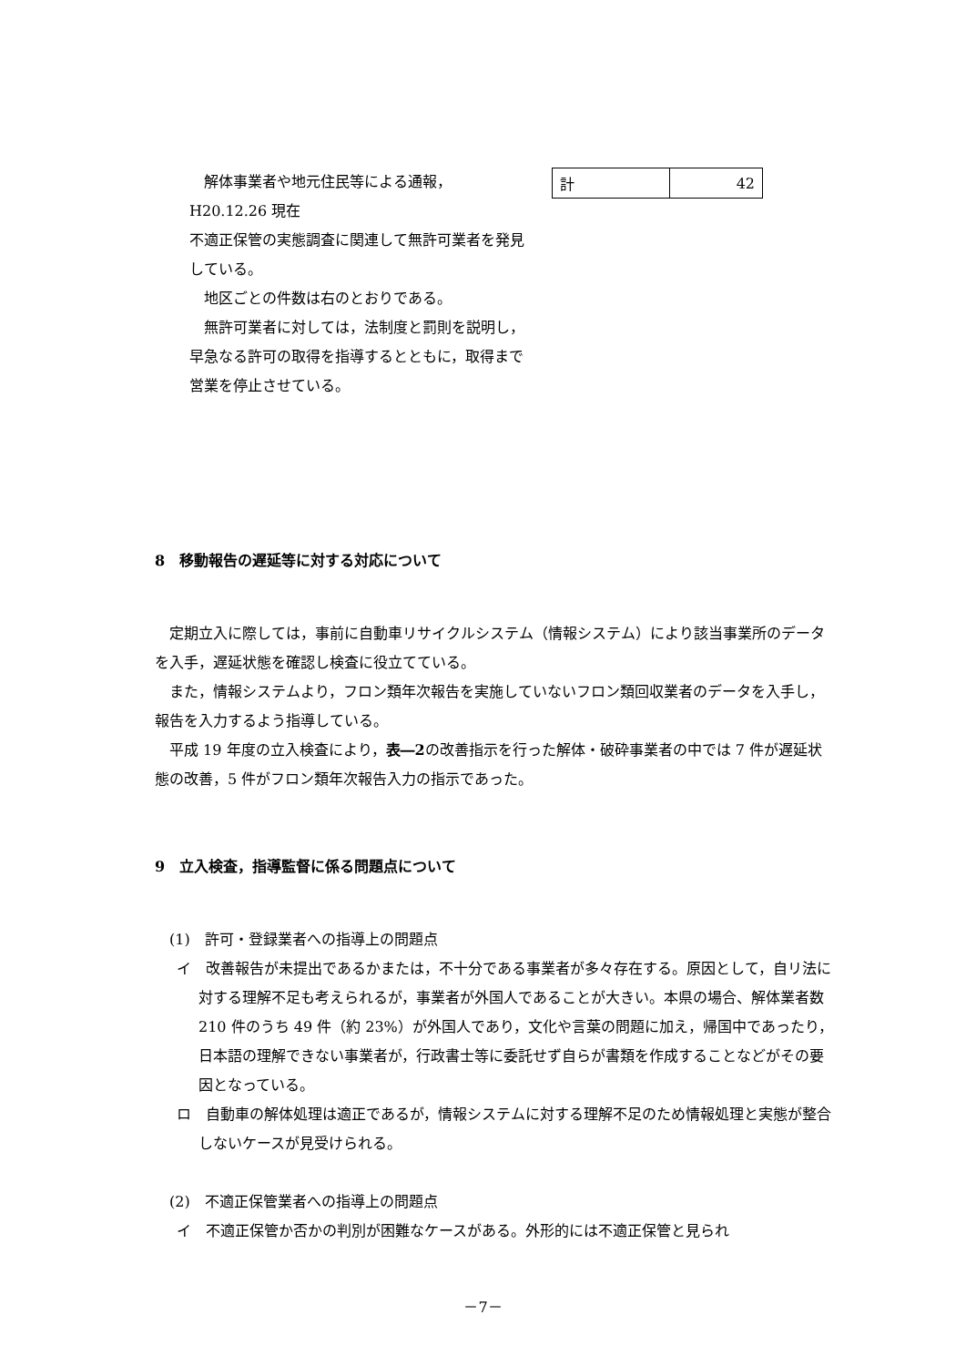解体事業者や地元住民等による通報，H20.12.26 現在
不適正保管の実態調査に関連して無許可業者を発見している。
地区ごとの件数は右のとおりである。
無許可業者に対しては，法制度と罰則を説明し，早急なる許可の取得を指導するとともに，取得まで営業を停止させている。
| 計 | 42 |
8　移動報告の遅延等に対する対応について
定期立入に際しては，事前に自動車リサイクルシステム（情報システム）により該当事業所のデータを入手，遅延状態を確認し検査に役立てている。
また，情報システムより，フロン類年次報告を実施していないフロン類回収業者のデータを入手し，報告を入力するよう指導している。
平成 19 年度の立入検査により，表―2の改善指示を行った解体・破砕事業者の中では 7 件が遅延状態の改善，5 件がフロン類年次報告入力の指示であった。
9　立入検査，指導監督に係る問題点について
(1)　許可・登録業者への指導上の問題点
イ　改善報告が未提出であるかまたは，不十分である事業者が多々存在する。原因として，自リ法に対する理解不足も考えられるが，事業者が外国人であることが大きい。本県の場合、解体業者数 210 件のうち 49 件（約 23%）が外国人であり，文化や言葉の問題に加え，帰国中であったり，日本語の理解できない事業者が，行政書士等に委託せず自らが書類を作成することなどがその要因となっている。
ロ　自動車の解体処理は適正であるが，情報システムに対する理解不足のため情報処理と実態が整合しないケースが見受けられる。
(2)　不適正保管業者への指導上の問題点
イ　不適正保管か否かの判別が困難なケースがある。外形的には不適正保管と見られ
－7－